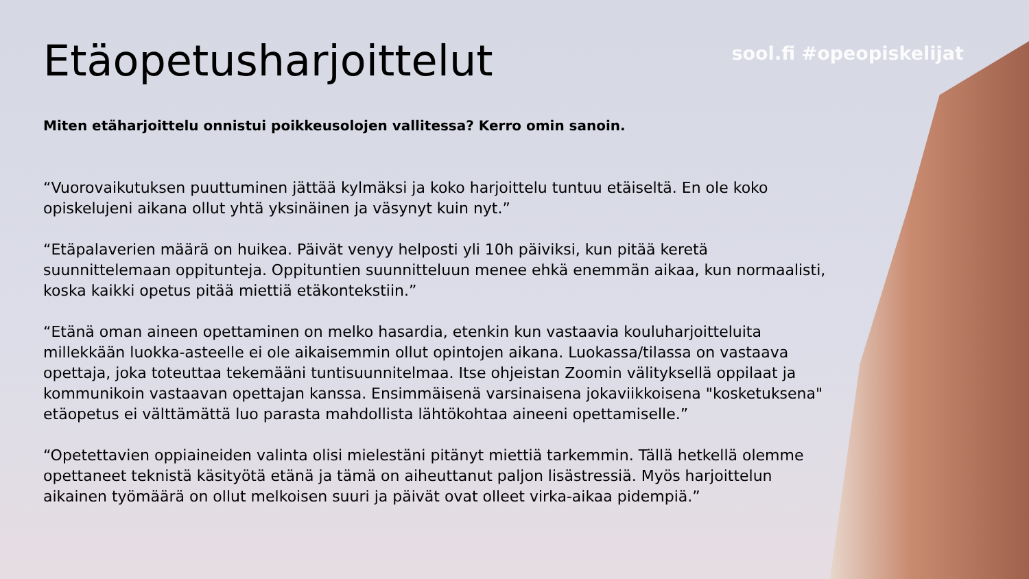sool.fi #opeopiskelijat
Etäopetusharjoittelut
Miten etäharjoittelu onnistui poikkeusolojen vallitessa? Kerro omin sanoin.
“Vuorovaikutuksen puuttuminen jättää kylmäksi ja koko harjoittelu tuntuu etäiseltä. En ole koko opiskelujeni aikana ollut yhtä yksinäinen ja väsynyt kuin nyt.”
“Etäpalaverien määrä on huikea. Päivät venyy helposti yli 10h päiviksi, kun pitää keretä suunnittelemaan oppitunteja. Oppituntien suunnitteluun menee ehkä enemmän aikaa, kun normaalisti, koska kaikki opetus pitää miettiä etäkontekstiin.”
“Etänä oman aineen opettaminen on melko hasardia, etenkin kun vastaavia kouluharjoitteluita millekkään luokka-asteelle ei ole aikaisemmin ollut opintojen aikana. Luokassa/tilassa on vastaava opettaja, joka toteuttaa tekemääni tuntisuunnitelmaa. Itse ohjeistan Zoomin välityksellä oppilaat ja kommunikoin vastaavan opettajan kanssa. Ensimmäisenä varsinaisena jokaviikkoisena "kosketuksena" etäopetus ei välttämättä luo parasta mahdollista lähtökohtaa aineeni opettamiselle.”
“Opetettavien oppiaineiden valinta olisi mielestäni pitänyt miettiä tarkemmin. Tällä hetkellä olemme opettaneet teknistä käsityötä etänä ja tämä on aiheuttanut paljon lisästressiä. Myös harjoittelun aikainen työmäärä on ollut melkoisen suuri ja päivät ovat olleet virka-aikaa pidempiä.”